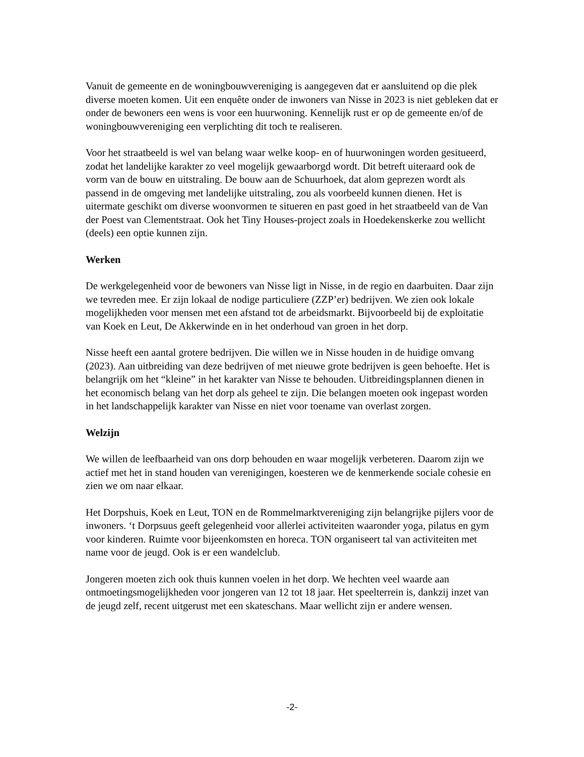Vanuit de gemeente en de woningbouwvereniging is aangegeven dat er aansluitend op die plek diverse moeten komen. Uit een enquête onder de inwoners van Nisse in 2023 is niet gebleken dat er onder de bewoners een wens is voor een huurwoning. Kennelijk rust er op de gemeente en/of de woningbouwvereniging een verplichting dit toch te realiseren.
Voor het straatbeeld is wel van belang waar welke koop- en of huurwoningen worden gesitueerd, zodat het landelijke karakter zo veel mogelijk gewaarborgd wordt. Dit betreft uiteraard ook de vorm van de bouw en uitstraling. De bouw aan de Schuurhoek, dat alom geprezen wordt als passend in de omgeving met landelijke uitstraling, zou als voorbeeld kunnen dienen. Het is uitermate geschikt om diverse woonvormen te situeren en past goed in het straatbeeld van de Van der Poest van Clementstraat. Ook het Tiny Houses-project zoals in Hoedekenskerke zou wellicht (deels) een optie kunnen zijn.
Werken
De werkgelegenheid voor de bewoners van Nisse ligt in Nisse, in de regio en daarbuiten. Daar zijn we tevreden mee. Er zijn lokaal de nodige particuliere (ZZP’er) bedrijven. We zien ook lokale mogelijkheden voor mensen met een afstand tot de arbeidsmarkt. Bijvoorbeeld bij de exploitatie van Koek en Leut, De Akkerwinde en in het onderhoud van groen in het dorp.
Nisse heeft een aantal grotere bedrijven. Die willen we in Nisse houden in de huidige omvang (2023). Aan uitbreiding van deze bedrijven of met nieuwe grote bedrijven is geen behoefte. Het is belangrijk om het “kleine” in het karakter van Nisse te behouden. Uitbreidingsplannen dienen in het economisch belang van het dorp als geheel te zijn. Die belangen moeten ook ingepast worden in het landschappelijk karakter van Nisse en niet voor toename van overlast zorgen.
Welzijn
We willen de leefbaarheid van ons dorp behouden en waar mogelijk verbeteren. Daarom zijn we actief met het in stand houden van verenigingen, koesteren we de kenmerkende sociale cohesie en zien we om naar elkaar.
Het Dorpshuis, Koek en Leut, TON en de Rommelmarktvereniging zijn belangrijke pijlers voor de inwoners. ‘t Dorpsuus geeft gelegenheid voor allerlei activiteiten waaronder yoga, pilatus en gym voor kinderen. Ruimte voor bijeenkomsten en horeca. TON organiseert tal van activiteiten met name voor de jeugd. Ook is er een wandelclub.
Jongeren moeten zich ook thuis kunnen voelen in het dorp. We hechten veel waarde aan ontmoetingsmogelijkheden voor jongeren van 12 tot 18 jaar. Het speelterrein is, dankzij inzet van de jeugd zelf, recent uitgerust met een skateschans. Maar wellicht zijn er andere wensen.
-2-